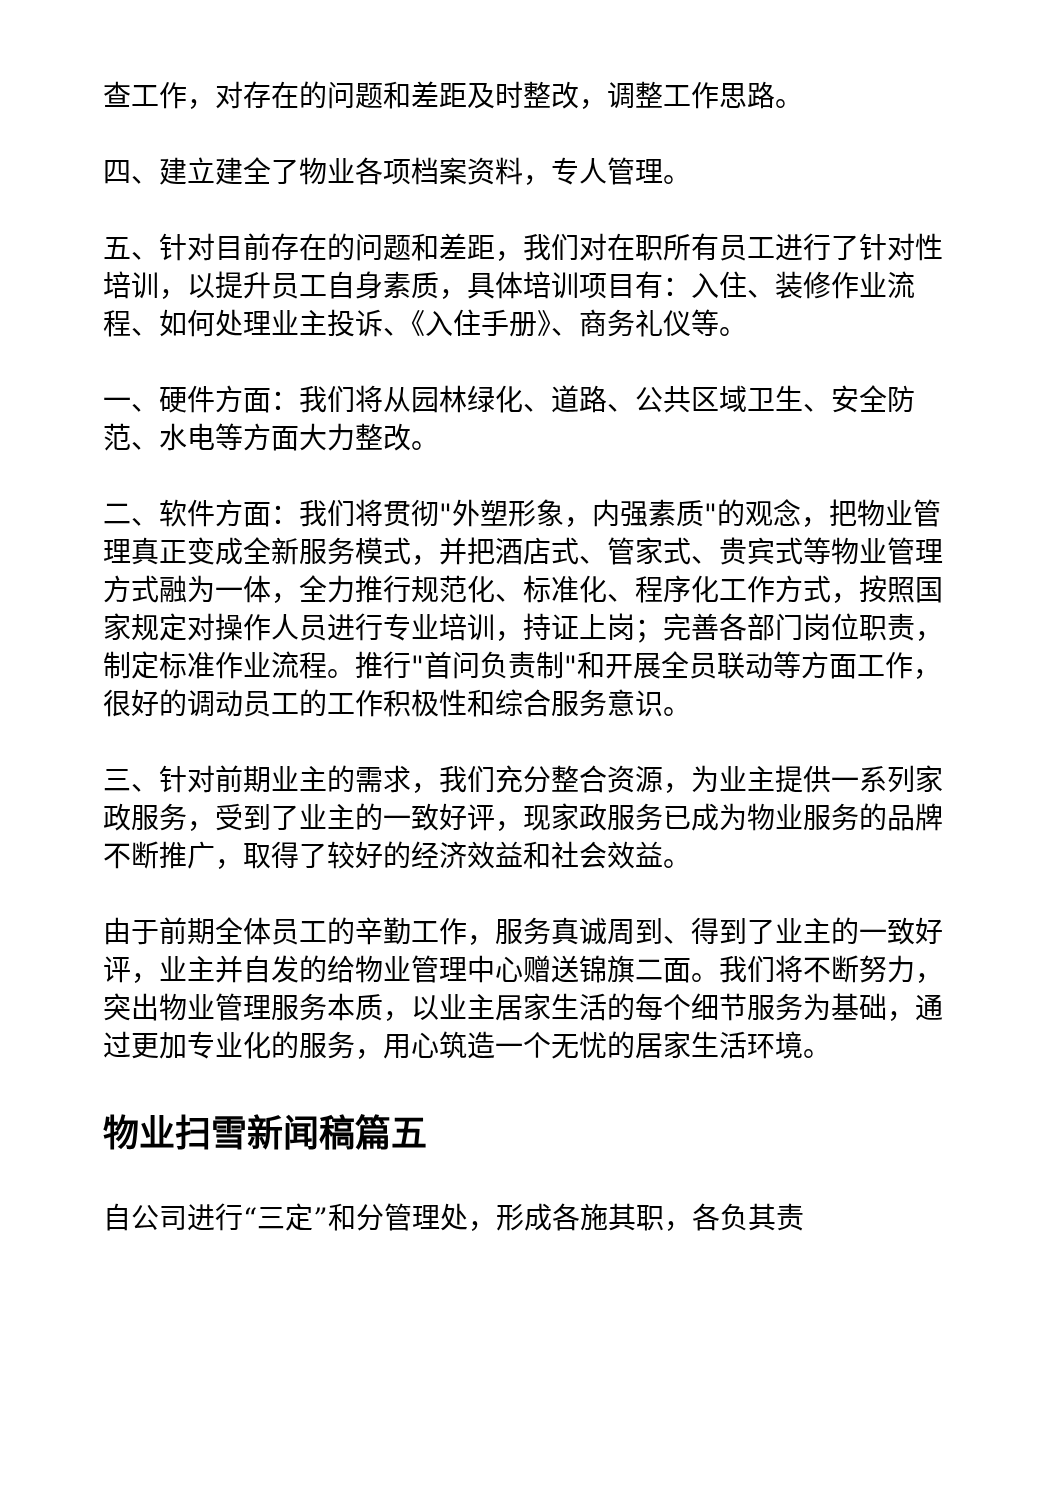查工作，对存在的问题和差距及时整改，调整工作思路。
四、建立建全了物业各项档案资料，专人管理。
五、针对目前存在的问题和差距，我们对在职所有员工进行了针对性培训，以提升员工自身素质，具体培训项目有：入住、装修作业流程、如何处理业主投诉、《入住手册》、商务礼仪等。
一、硬件方面：我们将从园林绿化、道路、公共区域卫生、安全防范、水电等方面大力整改。
二、软件方面：我们将贯彻"外塑形象，内强素质"的观念，把物业管理真正变成全新服务模式，并把酒店式、管家式、贵宾式等物业管理方式融为一体，全力推行规范化、标准化、程序化工作方式，按照国家规定对操作人员进行专业培训，持证上岗；完善各部门岗位职责，制定标准作业流程。推行"首问负责制"和开展全员联动等方面工作，很好的调动员工的工作积极性和综合服务意识。
三、针对前期业主的需求，我们充分整合资源，为业主提供一系列家政服务，受到了业主的一致好评，现家政服务已成为物业服务的品牌不断推广，取得了较好的经济效益和社会效益。
由于前期全体员工的辛勤工作，服务真诚周到、得到了业主的一致好评，业主并自发的给物业管理中心赠送锦旗二面。我们将不断努力，突出物业管理服务本质，以业主居家生活的每个细节服务为基础，通过更加专业化的服务，用心筑造一个无忧的居家生活环境。
物业扫雪新闻稿篇五
自公司进行“三定”和分管理处，形成各施其职，各负其责